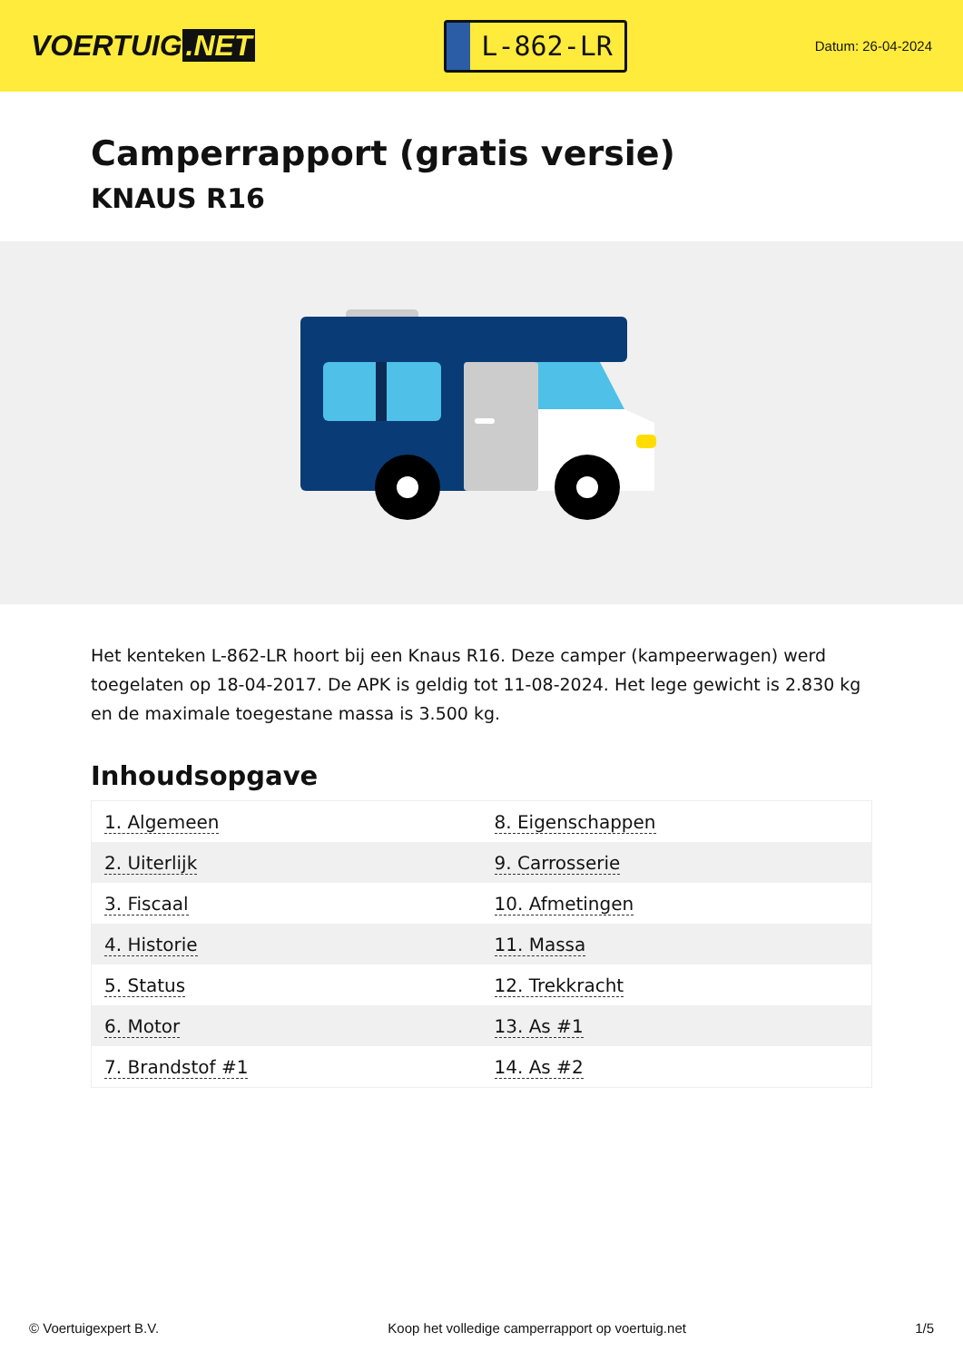VOERTUIG.NET
L-862-LR
Datum: 26-04-2024
Camperrapport (gratis versie)
KNAUS R16
Het kenteken L-862-LR hoort bij een Knaus R16. Deze camper (kampeerwagen) werd toegelaten op 18-04-2017. De APK is geldig tot 11-08-2024. Het lege gewicht is 2.830 kg en de maximale toegestane massa is 3.500 kg.
Inhoudsopgave
| 1. Algemeen | 8. Eigenschappen |
| 2. Uiterlijk | 9. Carrosserie |
| 3. Fiscaal | 10. Afmetingen |
| 4. Historie | 11. Massa |
| 5. Status | 12. Trekkracht |
| 6. Motor | 13. As #1 |
| 7. Brandstof #1 | 14. As #2 |
© Voertuigexpert B.V. Koop het volledige camperrapport op voertuig.net 1/5